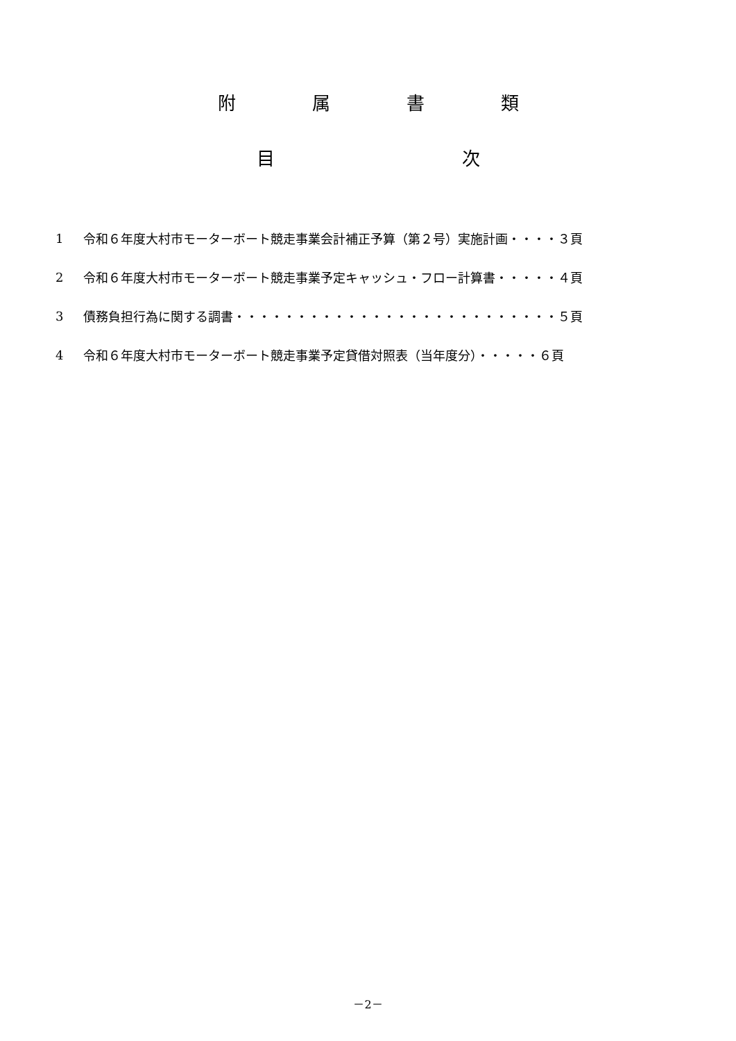附 属 書 類
目 次
1 令和６年度大村市モーターボート競走事業会計補正予算（第２号）実施計画・・・・３頁
2 令和６年度大村市モーターボート競走事業予定キャッシュ・フロー計算書・・・・・４頁
3 債務負担行為に関する調書・・・・・・・・・・・・・・・・・・・・・・・・・・５頁
4 令和６年度大村市モーターボート競走事業予定貸借対照表（当年度分）・・・・・６頁
－2－